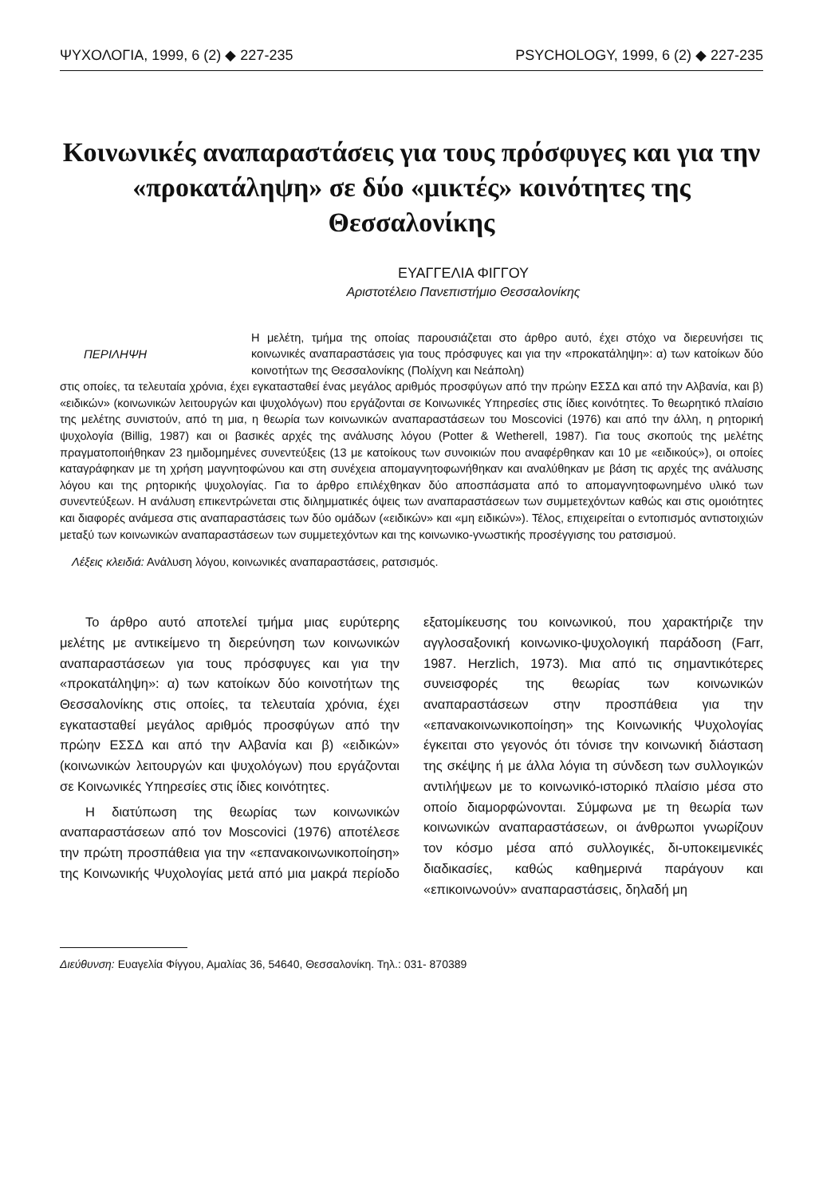ΨΥΧΟΛΟΓΙΑ, 1999, 6 (2) ◆ 227-235 PSYCHOLOGY, 1999, 6 (2) ◆ 227-235
Κοινωνικές αναπαραστάσεις για τους πρόσφυγες και για την «προκατάληψη» σε δύο «μικτές» κοινότητες της Θεσσαλονίκης
ΕΥΑΓΓΕΛΙΑ ΦΙΓΓΟΥ
Αριστοτέλειο Πανεπιστήμιο Θεσσαλονίκης
ΠΕΡΙΛΗΨΗ
Η μελέτη, τμήμα της οποίας παρουσιάζεται στο άρθρο αυτό, έχει στόχο να διερευνήσει τις κοινωνικές αναπαραστάσεις για τους πρόσφυγες και για την «προκατάληψη»: α) των κατοίκων δύο κοινοτήτων της Θεσσαλονίκης (Πολίχνη και Νεάπολη)
στις οποίες, τα τελευταία χρόνια, έχει εγκατασταθεί ένας μεγάλος αριθμός προσφύγων από την πρώην ΕΣΣΔ και από την Αλβανία, και β) «ειδικών» (κοινωνικών λειτουργών και ψυχολόγων) που εργάζονται σε Κοινωνικές Υπηρεσίες στις ίδιες κοινότητες. Το θεωρητικό πλαίσιο της μελέτης συνιστούν, από τη μια, η θεωρία των κοινωνικών αναπαραστάσεων του Moscovici (1976) και από την άλλη, η ρητορική ψυχολογία (Billig, 1987) και οι βασικές αρχές της ανάλυσης λόγου (Potter & Wetherell, 1987). Για τους σκοπούς της μελέτης πραγματοποιήθηκαν 23 ημιδομημένες συνεντεύξεις (13 με κατοίκους των συνοικιών που αναφέρθηκαν και 10 με «ειδικούς»), οι οποίες καταγράφηκαν με τη χρήση μαγνητοφώνου και στη συνέχεια απομαγνητοφωνήθηκαν και αναλύθηκαν με βάση τις αρχές της ανάλυσης λόγου και της ρητορικής ψυχολογίας. Για το άρθρο επιλέχθηκαν δύο αποσπάσματα από το απομαγνητοφωνημένο υλικό των συνεντεύξεων. Η ανάλυση επικεντρώνεται στις διλημματικές όψεις των αναπαραστάσεων των συμμετεχόντων καθώς και στις ομοιότητες και διαφορές ανάμεσα στις αναπαραστάσεις των δύο ομάδων («ειδικών» και «μη ειδικών»). Τέλος, επιχειρείται ο εντοπισμός αντιστοιχιών μεταξύ των κοινωνικών αναπαραστάσεων των συμμετεχόντων και της κοινωνικο-γνωστικής προσέγγισης του ρατσισμού.
Λέξεις κλειδιά: Ανάλυση λόγου, κοινωνικές αναπαραστάσεις, ρατσισμός.
Το άρθρο αυτό αποτελεί τμήμα μιας ευρύτερης μελέτης με αντικείμενο τη διερεύνηση των κοινωνικών αναπαραστάσεων για τους πρόσφυγες και για την «προκατάληψη»: α) των κατοίκων δύο κοινοτήτων της Θεσσαλονίκης στις οποίες, τα τελευταία χρόνια, έχει εγκατασταθεί μεγάλος αριθμός προσφύγων από την πρώην ΕΣΣΔ και από την Αλβανία και β) «ειδικών» (κοινωνικών λειτουργών και ψυχολόγων) που εργάζονται σε Κοινωνικές Υπηρεσίες στις ίδιες κοινότητες.
Η διατύπωση της θεωρίας των κοινωνικών αναπαραστάσεων από τον Moscovici (1976) αποτέλεσε την πρώτη προσπάθεια για την «επανακοινωνικοποίηση» της Κοινωνικής Ψυχολογίας μετά από μια μακρά περίοδο εξατομίκευσης του κοινωνικού, που χαρακτήριζε την αγγλοσαξονική κοινωνικο-ψυχολογική παράδοση (Farr, 1987. Herzlich, 1973). Μια από τις σημαντικότερες συνεισφορές της θεωρίας των κοινωνικών αναπαραστάσεων στην προσπάθεια για την «επανακοινωνικοποίηση» της Κοινωνικής Ψυχολογίας έγκειται στο γεγονός ότι τόνισε την κοινωνική διάσταση της σκέψης ή με άλλα λόγια τη σύνδεση των συλλογικών αντιλήψεων με το κοινωνικό-ιστορικό πλαίσιο μέσα στο οποίο διαμορφώνονται. Σύμφωνα με τη θεωρία των κοινωνικών αναπαραστάσεων, οι άνθρωποι γνωρίζουν τον κόσμο μέσα από συλλογικές, δι-υποκειμενικές διαδικασίες, καθώς καθημερινά παράγουν και «επικοινωνούν» αναπαραστάσεις, δηλαδή μη
Διεύθυνση: Ευαγελία Φίγγου, Αμαλίας 36, 54640, Θεσσαλονίκη. Τηλ.: 031- 870389